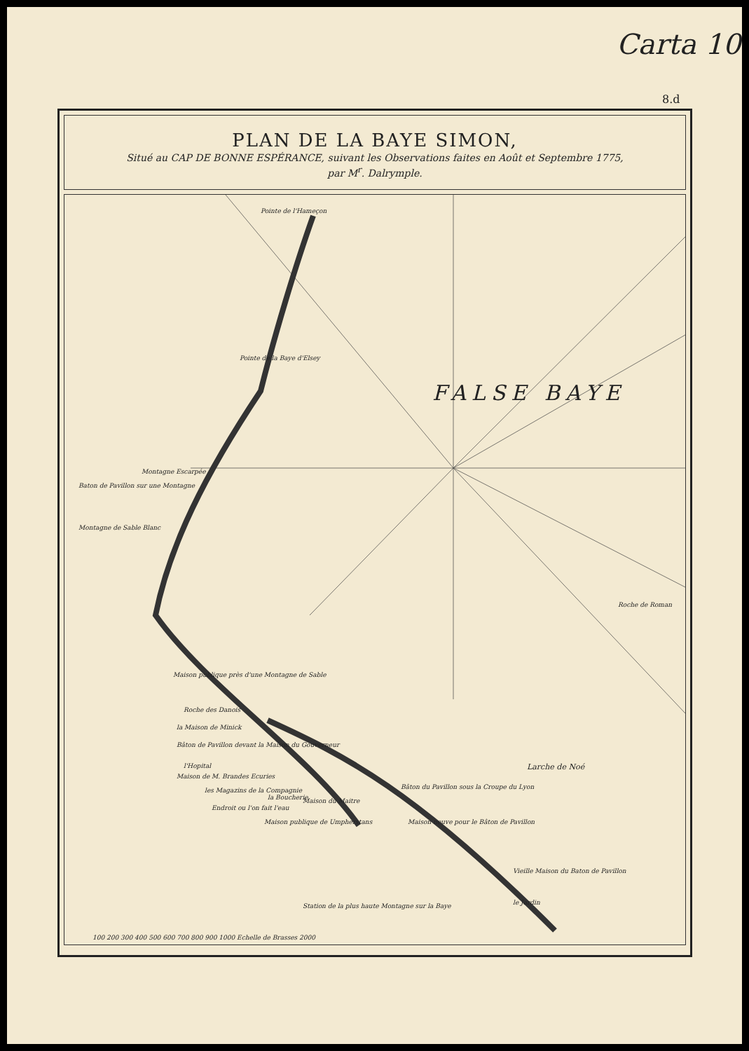Carta 10
8.d
PLAN DE LA BAYE SIMON,
Situé au CAP DE BONNE ESPÉRANCE, suivant les Observations faites en Août et Septembre 1775,
par M<sup>r</sup>. Dalrymple.
Pointe de l'Hameçon
Pointe de la Baye d'Elsey
FALSE BAYE
Montagne Escarpée
Baton de Pavillon sur une Montagne
Montagne de Sable Blanc
Roche de Roman
Maison publique près d'une Montagne de Sable
Roche des Danois
la Maison de Minick
Bâton de Pavillon devant la Maison du Gouverneur
l'Hopital
Maison de M. Brandes Ecuries
les Magazins de la Compagnie
Endroit ou l'on fait l'eau
la Boucherie Maison du Maitre
Maison publique de Umpherstans
Bâton du Pavillon sous la Croupe du Lyon
Maison neuve pour le Bâton de Pavillon
Larche de Noé
Vieille Maison du Baton de Pavillon
le Jardin
Station de la plus haute Montagne sur la Baye
100 200 300 400 500 600 700 800 900 1000 Echelle de Brasses 2000